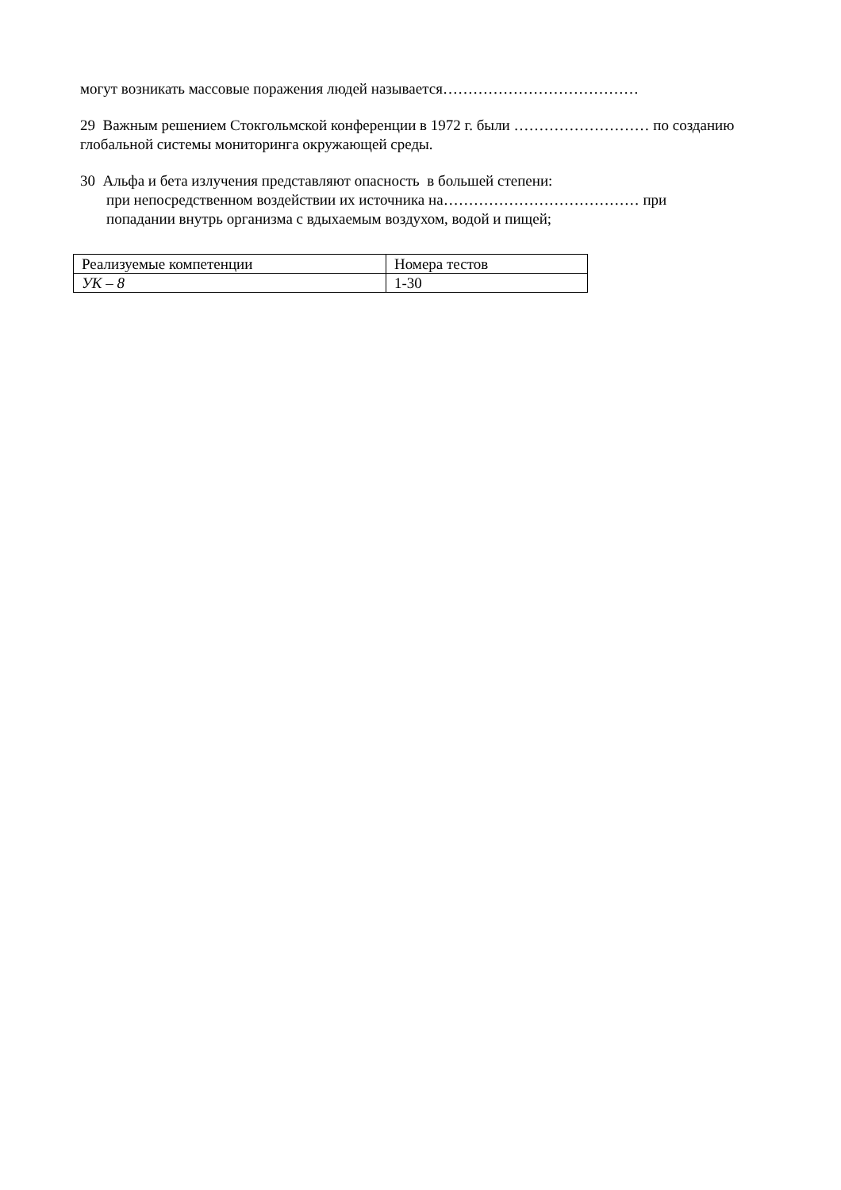могут возникать массовые поражения людей называется…………………………………
29 Важным решением Стокгольмской конференции в 1972 г. были ……………………… по созданию глобальной системы мониторинга окружающей среды.
30 Альфа и бета излучения представляют опасность в большей степени:
при непосредственном воздействии их источника на………………………………… при
попадании внутрь организма с вдыхаемым воздухом, водой и пищей;
| Реализуемые компетенции | Номера тестов |
| УК – 8 | 1-30 |